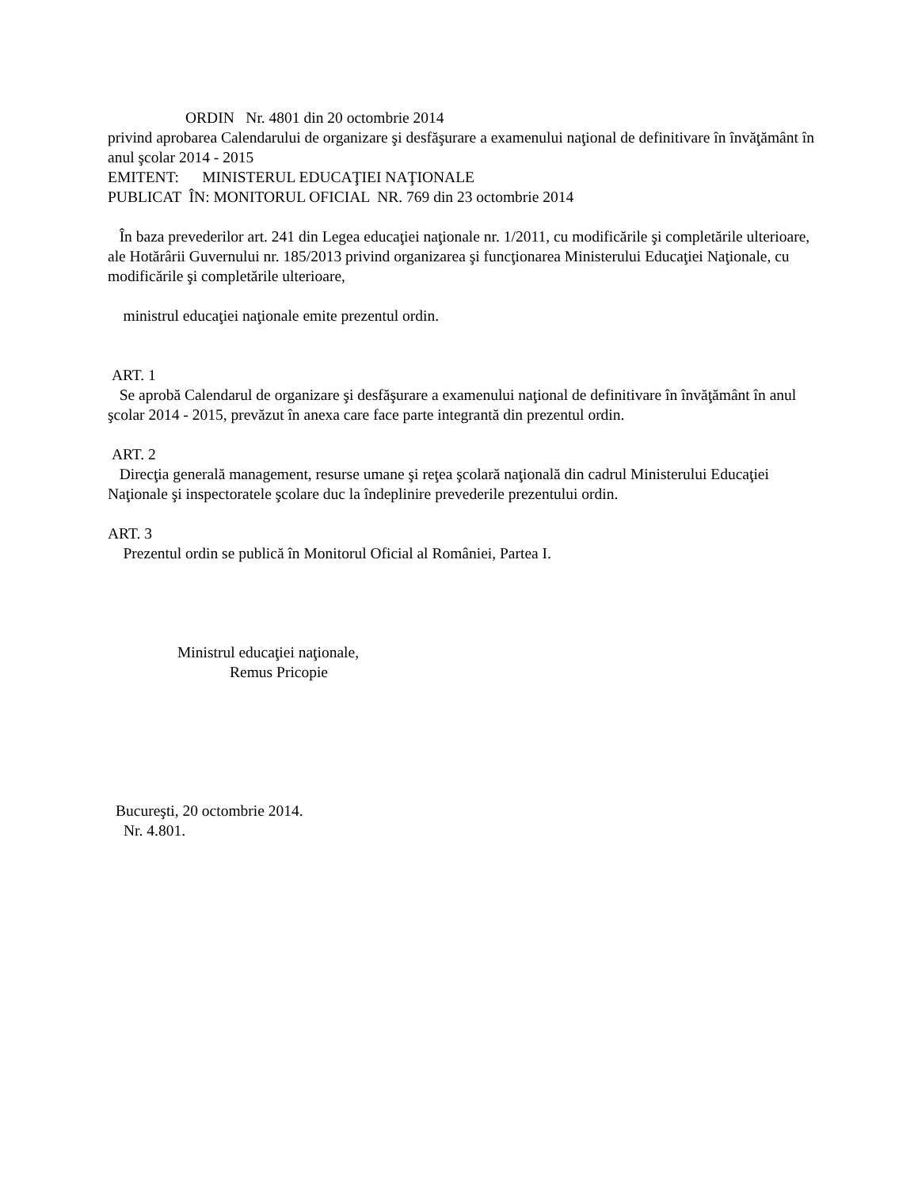ORDIN Nr. 4801 din 20 octombrie 2014
privind aprobarea Calendarului de organizare şi desfăşurare a examenului naţional de definitivare în învăţământ în anul şcolar 2014 - 2015
EMITENT: MINISTERUL EDUCAŢIEI NAŢIONALE
PUBLICAT ÎN: MONITORUL OFICIAL NR. 769 din 23 octombrie 2014
În baza prevederilor art. 241 din Legea educaţiei naţionale nr. 1/2011, cu modificările şi completările ulterioare, ale Hotărârii Guvernului nr. 185/2013 privind organizarea şi funcţionarea Ministerului Educaţiei Naţionale, cu modificările şi completările ulterioare,
ministrul educaţiei naţionale emite prezentul ordin.
ART. 1
Se aprobă Calendarul de organizare şi desfăşurare a examenului naţional de definitivare în învăţământ în anul şcolar 2014 - 2015, prevăzut în anexa care face parte integrantă din prezentul ordin.
ART. 2
Direcţia generală management, resurse umane şi reţea şcolară naţională din cadrul Ministerului Educaţiei Naţionale şi inspectoratele şcolare duc la îndeplinire prevederile prezentului ordin.
ART. 3
Prezentul ordin se publică în Monitorul Oficial al României, Partea I.
Ministrul educaţiei naţionale,
Remus Pricopie
Bucureşti, 20 octombrie 2014.
Nr. 4.801.